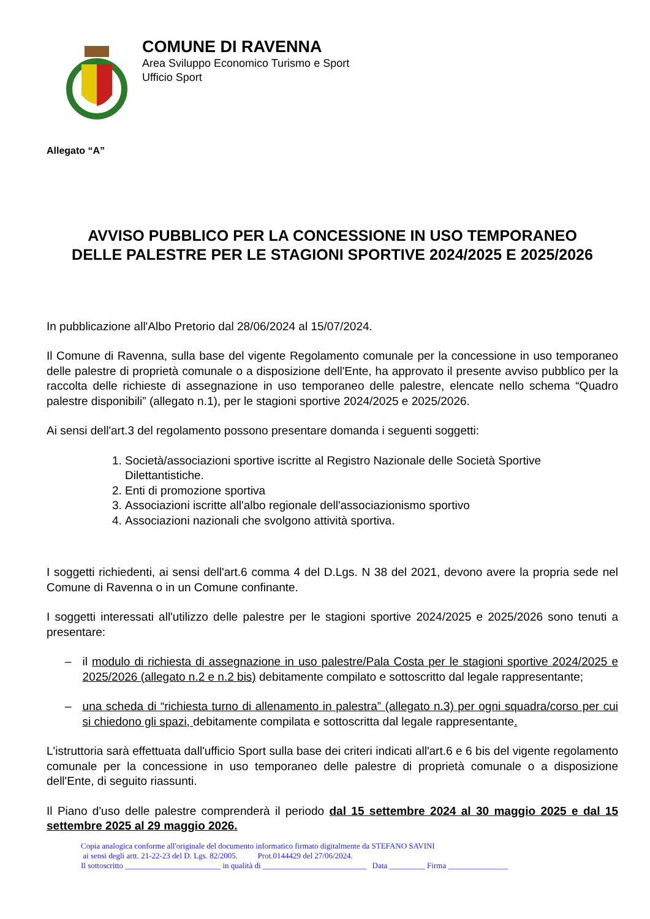COMUNE DI RAVENNA
Area Sviluppo Economico Turismo e Sport
Ufficio Sport
Allegato “A”
AVVISO PUBBLICO PER LA CONCESSIONE IN USO TEMPORANEO
DELLE PALESTRE PER LE STAGIONI SPORTIVE 2024/2025 E 2025/2026
In pubblicazione all'Albo Pretorio dal 28/06/2024 al 15/07/2024.
Il Comune di Ravenna, sulla base del vigente Regolamento comunale per la concessione in uso temporaneo delle palestre di proprietà comunale o a disposizione dell'Ente, ha approvato il presente avviso pubblico per la raccolta delle richieste di assegnazione in uso temporaneo delle palestre, elencate nello schema “Quadro palestre disponibili” (allegato n.1), per le stagioni sportive 2024/2025 e 2025/2026.
Ai sensi dell'art.3 del regolamento possono presentare domanda i seguenti soggetti:
1. Società/associazioni sportive iscritte al Registro Nazionale delle Società Sportive Dilettantistiche.
2. Enti di promozione sportiva
3. Associazioni iscritte all'albo regionale dell'associazionismo sportivo
4. Associazioni nazionali che svolgono attività sportiva.
I soggetti richiedenti, ai sensi dell'art.6 comma 4 del D.Lgs. N 38 del 2021, devono avere la propria sede nel Comune di Ravenna o in un Comune confinante.
I soggetti interessati all'utilizzo delle palestre per le stagioni sportive 2024/2025 e 2025/2026 sono tenuti a presentare:
– il modulo di richiesta di assegnazione in uso palestre/Pala Costa per le stagioni sportive 2024/2025 e 2025/2026 (allegato n.2 e n.2 bis) debitamente compilato e sottoscritto dal legale rappresentante;
– una scheda di “richiesta turno di allenamento in palestra” (allegato n.3) per ogni squadra/corso per cui si chiedono gli spazi, debitamente compilata e sottoscritta dal legale rappresentante.
L'istruttoria sarà effettuata dall'ufficio Sport sulla base dei criteri indicati all'art.6 e 6 bis del vigente regolamento comunale per la concessione in uso temporaneo delle palestre di proprietà comunale o a disposizione dell'Ente, di seguito riassunti.
Il Piano d'uso delle palestre comprenderà il periodo dal 15 settembre 2024 al 30 maggio 2025 e dal 15 settembre 2025 al 29 maggio 2026.
Copia analogica conforme all'originale del documento informatico firmato digitalmente da STEFANO SAVINI
ai sensi degli artt. 21-22-23 del D. Lgs. 82/2005. Prot.0144429 del 27/06/2024.
Il sottoscritto ________________________ in qualità di __________________________ Data _________ Firma _______________